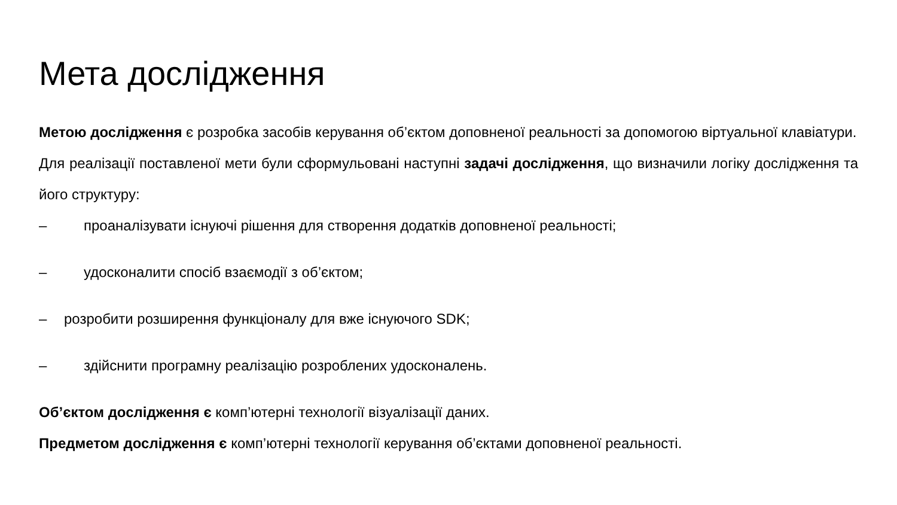Мета дослідження
Метою дослідження є розробка засобів керування об’єктом доповненої реальності за допомогою віртуальної клавіатури.
Для реалізації поставленої мети були сформульовані наступні задачі дослідження, що визначили логіку дослідження та його структуру:
– проаналізувати існуючі рішення для створення додатків доповненої реальності;
– удосконалити спосіб взаємодії з об’єктом;
– розробити розширення функціоналу для вже існуючого SDK;
– здійснити програмну реалізацію розроблених удосконалень.
Об’єктом дослідження є комп’ютерні технології візуалізації даних.
Предметом дослідження є комп’ютерні технології керування об’єктами доповненої реальності.